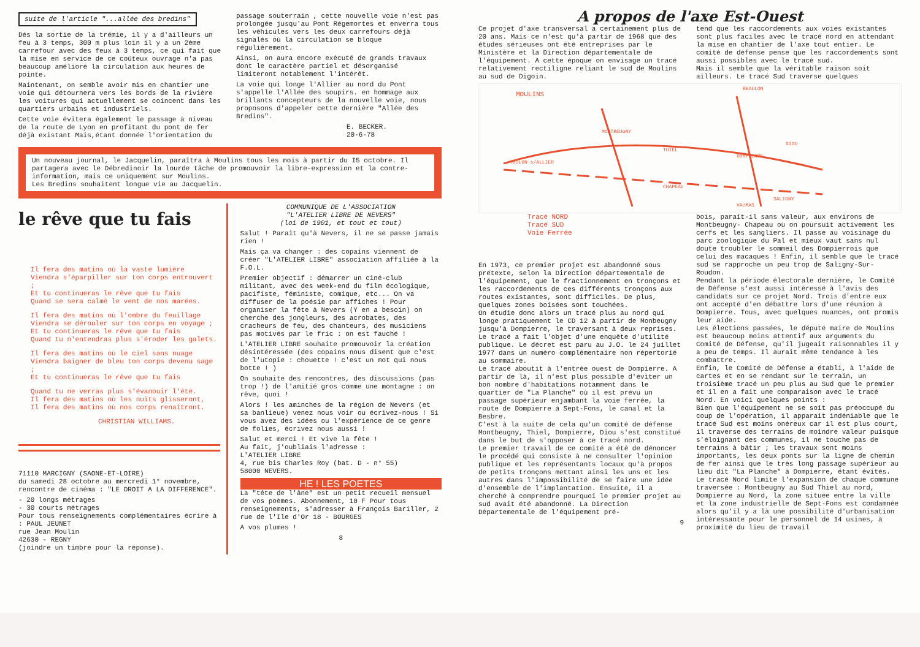suite de l'article "...allée des bredins"
Dés la sortie de la trémie, il y a d'ailleurs un feu à 3 temps, 300 m plus loin il y a un 2ème carrefour avec des feux à 3 temps, ce qui fait que la mise en service de ce coûteux ouvrage n'a pas beaucoup amélioré la circulation aux heures de pointe.
Maintenant, on semble avoir mis en chantier une voie qui détournera vers les bords de la rivière les voitures qui actuellement se coincent dans les quartiers urbains et industriels.
Cette voie évitera également le passage à niveau de la route de Lyon en profitant du pont de fer déjà existant Mais,étant donnée l'orientation du
passage souterrain , cette nouvelle voie n'est pas prolongée jusqu'au Pont Régemortes et enverra tous les véhicules vers les deux carrefours déjà signalés où la circulation se bloque régulièrement.
Ainsi, on aura encore exécuté de grands travaux dont le caractère partiel et désorganisé limiteront notablement l'intérêt.
La voie qui longe l'Allier au nord du Pont s'appelle l'Allée des soupirs. en hommage aux brillants concepteurs de la nouvelle voie, nous proposons d'appeler cette dernière "Allée des Bredins".
E. BECKER.
20-6-78
Un nouveau journal, le Jacquelin, paraîtra à Moulins tous les mois à partir du I5 octobre. Il partagera avec le Débredinoir la lourde tâche de promouvoir la libre-expression et la contre-information, mais ce uniquement sur Moulins.
Les Bredins souhaitent longue vie au Jacquelin.
le rêve que tu fais
Il fera des matins où la vaste lumière
Viendra s'éparpiller sur ton corps entrouvert ;
Et tu continueras le rêve que tu fais
Quand se sera calmé le vent de nos marées.
Il fera des matins où l'ombre du feuillage
Viendra se dérouler sur ton corps en voyage ;
Et tu continueras le rêve que tu fais
Quand tu n'entendras plus s'éroder les galets.
Il fera des matins où le ciel sans nuage
Viendra baigner de bleu ton corps devenu sage ;
Et tu continueras le rêve que tu fais
Quand tu ne verras plus s'évanouir l'été.
Il fera des matins où les nuits glisseront,
Il fera des matins où nos corps renaîtront.
CHRISTIAN WILLIAMS.
71110 MARCIGNY (SAONE-ET-LOIRE)
du samedi 28 octobre au mercredi 1° novembre, rencontre de cinéma : "LE DROIT A LA DIFFERENCE".
- 20 longs métrages
- 30 courts métrages
Pour tous renseignements complémentaires écrire à : PAUL JEUNET
rue Jean Moulin
42630 - REGNY
(joindre un timbre pour la réponse).
COMMUNIQUE DE L'ASSOCIATION
"L'ATELIER LIBRE DE NEVERS"
(loi de 1901, et tout et tout)
Salut ! Paraît qu'à Nevers, il ne se passe jamais rien !
Mais ça va changer : des copains viennent de créer "L'ATELIER LIBRE" association affiliée à la F.O.L.
Premier objectif : démarrer un ciné-club militant, avec des week-end du film écologique, pacifiste, féministe, comique, etc... On va diffuser de la poésie par affiches ! Pour organiser la fête à Nevers (Y en a besoin) on cherche des jongleurs, des acrobates, des cracheurs de feu, des chanteurs, des musiciens pas motivés par le fric : on est fauché !
L'ATELIER LIBRE souhaite promouvoir la création désintéressée (des copains nous disent que c'est de l'utopie : chouette ! c'est un mot qui nous botte ! )
On souhaite des rencontres, des discussions (pas trop !) de l'amitié gros comme une montagne : on rêve, quoi !
Alors ! les aminches de la région de Nevers (et sa banlieue) venez nous voir ou écrivez-nous ! Si vous avez des idées ou l'expérience de ce genre de folies, écrivez nous aussi !
Salut et merci ! Et vive la fête !
Au fait, j'oubliais l'adresse :
L'ATELIER LIBRE
4, rue bis Charles Roy (bat. D - n° 55)
58000 NEVERS.
HE ! LES POETES
La "tête de l'âne" est un petit recueil mensuel de vos poèmes. Abonnement, 10 F Pour tous renseignements, s'adresser à François Bariller, 2 rue de l'Ile d'Or 18 - BOURGES
A vos plumes !
8
A propos de l'axe Est-Ouest
Ce projet d'axe transversal a certainement plus de 20 ans. Mais ce n'est qu'à partir de 1968 que des études sérieuses ont été entreprises par le Ministère et la Direction départementale de l'équipement. A cette époque on envisage un tracé relativement rectiligne reliant le sud de Moulins au sud de Digoin.
tend que les raccordements aux voies existantes sont plus faciles avec le tracé nord en attendant la mise en chantier de l'axe tout entier. Le comité de défense pense que les raccordements sont aussi possibles avec le tracé sud.
Mais il semble que la véritable raison soit ailleurs. Le tracé Sud traverse quelques
MOULINS
TOULON s/ALLIER
MONTBEUGNY
THIEL
DOMPIERRE
DIOU
CHAPEAU
SALIGNY
VAUMAS
BEAULON
Tracé NORD
Tracé SUD
Voie Ferrée
En 1973, ce premier projet est abandonné sous prétexte, selon la Direction départementale de l'équipement, que le fractionnement en tronçons et les raccordements de ces différents tronçons aux routes existantes, sont difficiles. De plus, quelques zones boisées sont touchées.
On étudie donc alors un tracé plus au nord qui longe pratiquement le CD 12 à partir de Monbeugny jusqu'à Dompierre, le traversant à deux reprises. Le tracé a fait l'objet d'une enquête d'utilité publique. Le décret est paru au J.O. le 24 juillet 1977 dans un numéro complémentaire non répertorié au sommaire.
Le tracé aboutit à l'entrée ouest de Dompierre. A partir de là, il n'est plus possible d'éviter un bon nombre d'habitations notamment dans le quartier de "La Planche" où il est prévu un passage supérieur enjambant la voie ferrée, la route de Dompierre à Sept-Fons, le canal et la Besbre.
C'est à la suite de cela qu'un comité de défense Montbeugny, Thiel, Dompierre, Diou s'est constitué dans le but de s'opposer à ce tracé nord.
Le premier travail de ce comité a été de dénoncer le procédé qui consiste à ne consulter l'opinion publique et les représentants locaux qu'à propos de petits tronçons mettant ainsi les uns et les autres dans l'impossibilité de se faire une idée d'ensemble de l'implantation. Ensuite, il a cherché à comprendre pourquoi le premier projet au sud avait été abandonné. La Direction Départementale de l'équipement pré-
9
bois, paraît-il sans valeur, aux environs de Montbeugny- Chapeau où on poursuit activement les cerfs et les sangliers. Il passe au voisinage du parc zoologique du Pal et mieux vaut sans nul doute troubler le sommeil des Dompierrois que celui des macaques ! Enfin, il semble que le tracé sud se rapproche un peu trop de Saligny-Sur-Roudon.
Pendant la période électorale dernière, le Comité de Défense s'est aussi intéressé à l'avis des candidats sur ce projet Nord. Trois d'entre eux ont accepté d'en débattre lors d'une réunion à Dompierre. Tous, avec quelques nuances, ont promis leur aide.
Les élections passées, le député maire de Moulins est beaucoup moins attentif aux arguments du Comité de Défense, qu'il jugeait raisonnables il y a peu de temps. Il aurait même tendance à les combattre.
Enfin, le Comité de Défense a établi, à l'aide de cartes et en se rendant sur le terrain, un troisième tracé un peu plus au Sud que le premier et il en a fait une comparaison avec le tracé Nord. En voici quelques points :
Bien que l'équipement ne se soit pas préoccupé du coup de l'opération, il apparait indéniable que le tracé Sud est moins onéreux car il est plus court, il traverse des terrains de moindre valeur puisque s'éloignant des communes, il ne touche pas de terrains à bâtir ; les travaux sont moins importants, les deux ponts sur la ligne de chemin de fer ainsi que le très long passage supérieur au lieu dit "La Planche" à Dompierre, étant évités.
Le tracé Nord limite l'expansion de chaque commune traversée : Montbeugny au Sud Thiel au nord, Dompierre au Nord, la zone située entre la ville et la zone industrielle de Sept-Fons est condamnée alors qu'il y a là une possibilité d'urbanisation intéressante pour le personnel de 14 usines, à proximité du lieu de travail